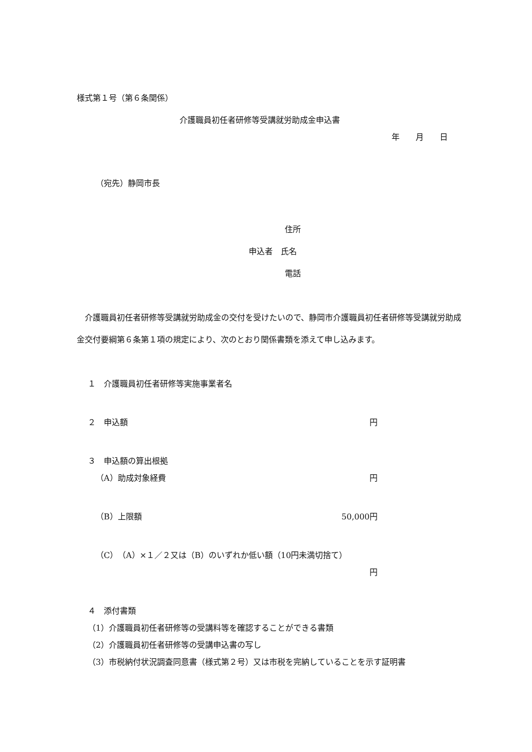様式第１号（第６条関係）
介護職員初任者研修等受講就労助成金申込書
年　　月　　日
（宛先）静岡市長
住所
申込者　氏名
電話
　介護職員初任者研修等受講就労助成金の交付を受けたいので、静岡市介護職員初任者研修等受講就労助成金交付要綱第６条第１項の規定により、次のとおり関係書類を添えて申し込みます。
１　介護職員初任者研修等実施事業者名
２　申込額 円
３　申込額の算出根拠
（A）助成対象経費 円
（B）上限額 50,000円
（C）（A）×１／２又は（B）のいずれか低い額（10円未満切捨て）
円
４　添付書類
（1）介護職員初任者研修等の受講料等を確認することができる書類
（2）介護職員初任者研修等の受講申込書の写し
（3）市税納付状況調査同意書（様式第２号）又は市税を完納していることを示す証明書